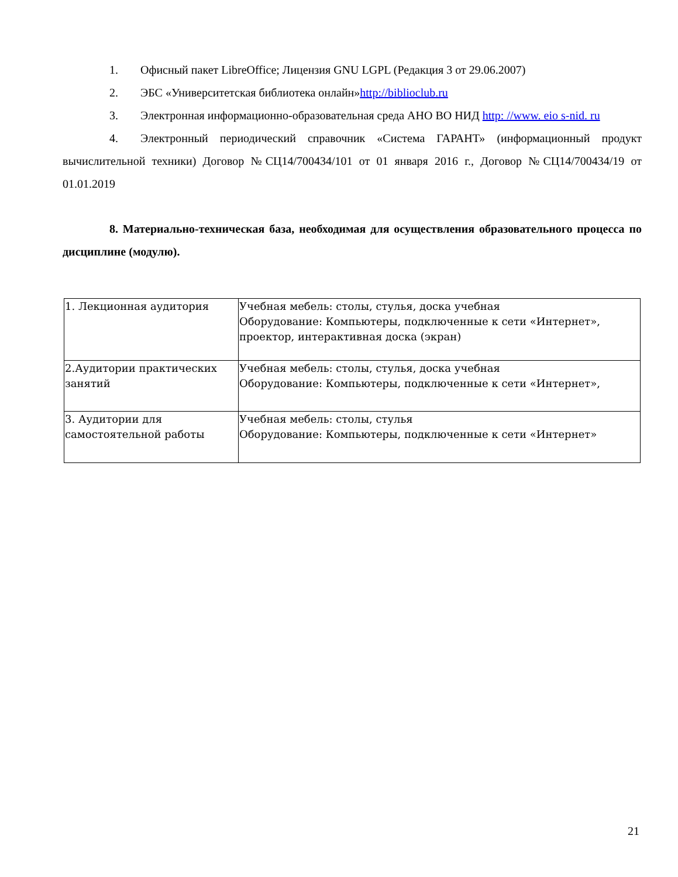1. Офисный пакет LibreOffice; Лицензия GNU LGPL (Редакция 3 от 29.06.2007)
2. ЭБС «Университетская библиотека онлайн»http://biblioclub.ru
3. Электронная информационно-образовательная среда АНО ВО НИД http: //www. eio s-nid. ru
4. Электронный периодический справочник «Система ГАРАНТ» (информационный продукт вычислительной техники) Договор №СЦ14/700434/101 от 01 января 2016 г., Договор №СЦ14/700434/19 от 01.01.2019
8. Материально-техническая база, необходимая для осуществления образовательного процесса по дисциплине (модулю).
| 1. Лекционная аудитория | Учебная мебель: столы, стулья, доска учебная Оборудование: Компьютеры, подключенные к сети «Интернет», проектор, интерактивная доска (экран) |
| 2.Аудитории практических занятий | Учебная мебель: столы, стулья, доска учебная Оборудование: Компьютеры, подключенные к сети «Интернет», |
| 3. Аудитории для самостоятельной работы | Учебная мебель: столы, стулья Оборудование: Компьютеры, подключенные к сети «Интернет» |
21